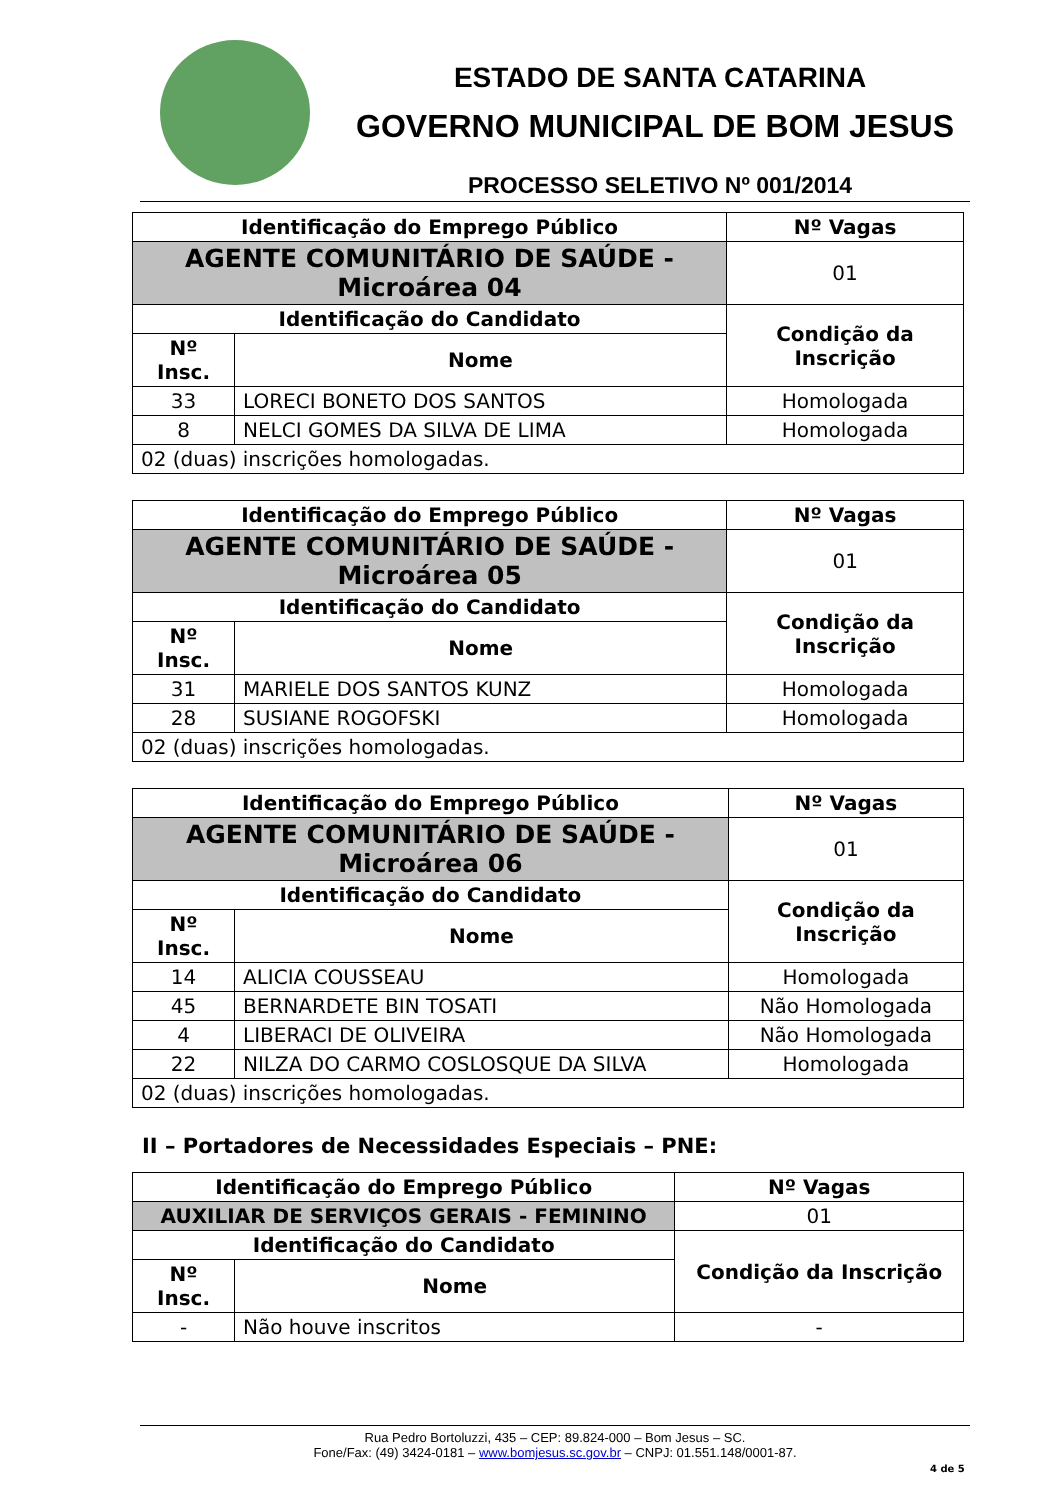ESTADO DE SANTA CATARINA
GOVERNO MUNICIPAL DE BOM JESUS
PROCESSO SELETIVO Nº 001/2014
| Identificação do Emprego Público | | | Nº Vagas |
| --- | --- | --- | --- |
| AGENTE COMUNITÁRIO DE SAÚDE - Microárea 04 | | | 01 |
| Identificação do Candidato | | Condição da Inscrição | |
| Nº Insc. | Nome | | |
| 33 | LORECI BONETO DOS SANTOS | Homologada | |
| 8 | NELCI GOMES DA SILVA DE LIMA | Homologada | |
| 02 (duas) inscrições homologadas. | | | |
| Identificação do Emprego Público | | | Nº Vagas |
| --- | --- | --- | --- |
| AGENTE COMUNITÁRIO DE SAÚDE - Microárea 05 | | | 01 |
| Identificação do Candidato | | Condição da Inscrição | |
| Nº Insc. | Nome | | |
| 31 | MARIELE DOS SANTOS KUNZ | Homologada | |
| 28 | SUSIANE ROGOFSKI | Homologada | |
| 02 (duas) inscrições homologadas. | | | |
| Identificação do Emprego Público | | | Nº Vagas |
| --- | --- | --- | --- |
| AGENTE COMUNITÁRIO DE SAÚDE - Microárea 06 | | | 01 |
| Identificação do Candidato | | Condição da Inscrição | |
| Nº Insc. | Nome | | |
| 14 | ALICIA COUSSEAU | Homologada | |
| 45 | BERNARDETE BIN TOSATI | Não Homologada | |
| 4 | LIBERACI DE OLIVEIRA | Não Homologada | |
| 22 | NILZA DO CARMO COSLOSQUE DA SILVA | Homologada | |
| 02 (duas) inscrições homologadas. | | | |
II – Portadores de Necessidades Especiais – PNE:
| Identificação do Emprego Público | | | Nº Vagas |
| --- | --- | --- | --- |
| AUXILIAR DE SERVIÇOS GERAIS - FEMININO | | | 01 |
| Identificação do Candidato | | Condição da Inscrição | |
| Nº Insc. | Nome | | |
| - | Não houve inscritos | - | |
Rua Pedro Bortoluzzi, 435 – CEP: 89.824-000 – Bom Jesus – SC.
Fone/Fax: (49) 3424-0181 – www.bomjesus.sc.gov.br – CNPJ: 01.551.148/0001-87.
4 de 5